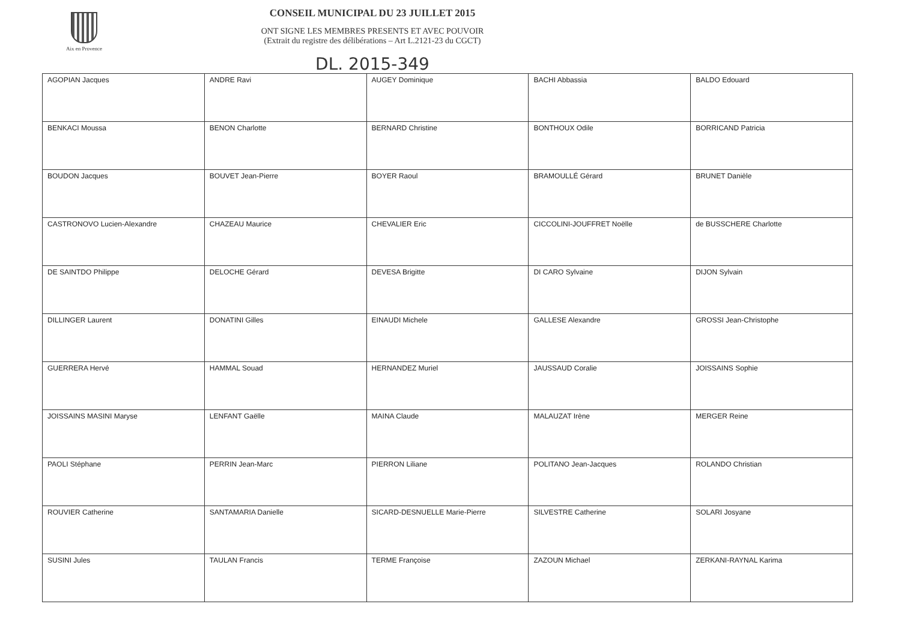Aix en Provence
CONSEIL MUNICIPAL DU 23 JUILLET 2015
ONT SIGNE LES MEMBRES PRESENTS ET AVEC POUVOIR
(Extrait du registre des délibérations – Art L.2121-23 du CGCT)
DL. 2015-349
| AGOPIAN Jacques | ANDRE Ravi | AUGEY Dominique | BACHI Abbassia | BALDO Edouard |
| BENKACI Moussa | BENON Charlotte | BERNARD Christine | BONTHOUX Odile | BORRICAND Patricia |
| BOUDON Jacques | BOUVET Jean-Pierre | BOYER Raoul | BRAMOULLÉ Gérard | BRUNET Danièle |
| CASTRONOVO Lucien-Alexandre | CHAZEAU Maurice | CHEVALIER Eric | CICCOLINI-JOUFFRET Noëlle | de BUSSCHERE Charlotte |
| DE SAINTDO Philippe | DELOCHE Gérard | DEVESA Brigitte | DI CARO Sylvaine | DIJON Sylvain |
| DILLINGER Laurent | DONATINI Gilles | EINAUDI Michele | GALLESE Alexandre | GROSSI Jean-Christophe |
| GUERRERA Hervé | HAMMAL Souad | HERNANDEZ Muriel | JAUSSAUD Coralie | JOISSAINS Sophie |
| JOISSAINS MASINI Maryse | LENFANT Gaëlle | MAINA Claude | MALAUZAT Irène | MERGER Reine |
| PAOLI Stéphane | PERRIN Jean-Marc | PIERRON Liliane | POLITANO Jean-Jacques | ROLANDO Christian |
| ROUVIER Catherine | SANTAMARIA Danielle | SICARD-DESNUELLE Marie-Pierre | SILVESTRE Catherine | SOLARI Josyane |
| SUSINI Jules | TAULAN Francis | TERME Françoise | ZAZOUN Michael | ZERKANI-RAYNAL Karima |